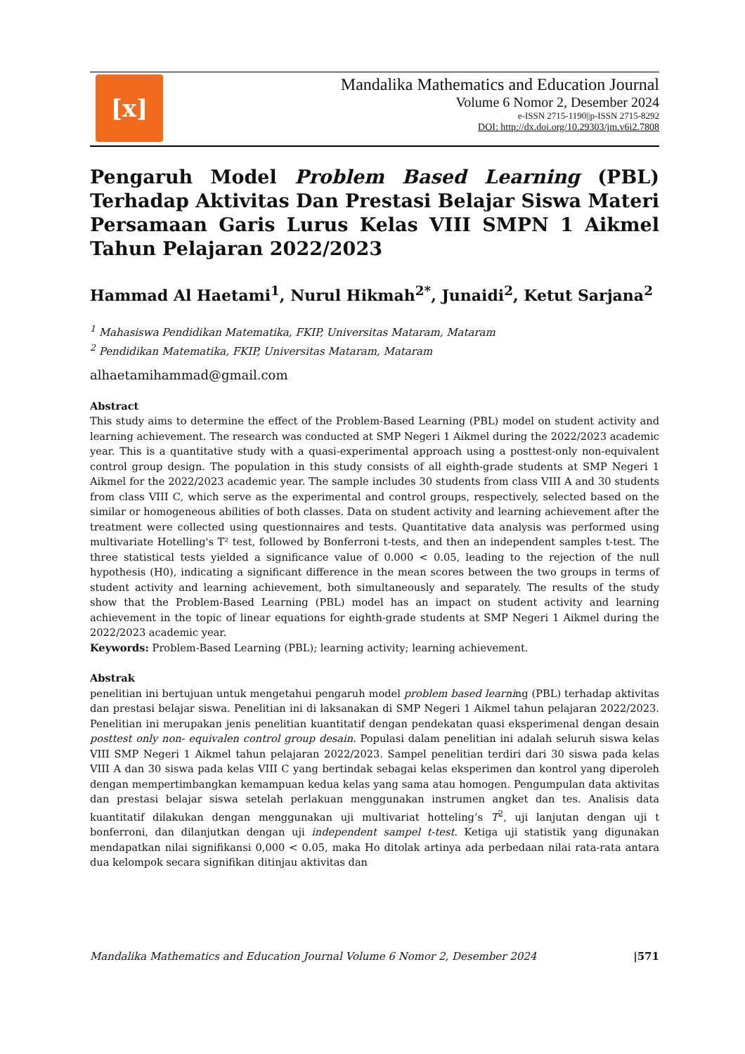[x]
Mandalika Mathematics and Education Journal
Volume 6 Nomor 2, Desember 2024
e-ISSN 2715-1190||p-ISSN 2715-8292
DOI: http://dx.doi.org/10.29303/jm.v6i2.7808
Pengaruh Model Problem Based Learning (PBL) Terhadap Aktivitas Dan Prestasi Belajar Siswa Materi Persamaan Garis Lurus Kelas VIII SMPN 1 Aikmel Tahun Pelajaran 2022/2023
Hammad Al Haetami<sup>1</sup>, Nurul Hikmah<sup>2*</sup>, Junaidi<sup>2</sup>, Ketut Sarjana<sup>2</sup>
<sup>1</sup> Mahasiswa Pendidikan Matematika, FKIP, Universitas Mataram, Mataram
<sup>2</sup> Pendidikan Matematika, FKIP, Universitas Mataram, Mataram
alhaetamihammad@gmail.com
Abstract
This study aims to determine the effect of the Problem-Based Learning (PBL) model on student activity and learning achievement. The research was conducted at SMP Negeri 1 Aikmel during the 2022/2023 academic year. This is a quantitative study with a quasi-experimental approach using a posttest-only non-equivalent control group design. The population in this study consists of all eighth-grade students at SMP Negeri 1 Aikmel for the 2022/2023 academic year. The sample includes 30 students from class VIII A and 30 students from class VIII C, which serve as the experimental and control groups, respectively, selected based on the similar or homogeneous abilities of both classes. Data on student activity and learning achievement after the treatment were collected using questionnaires and tests. Quantitative data analysis was performed using multivariate Hotelling's T² test, followed by Bonferroni t-tests, and then an independent samples t-test. The three statistical tests yielded a significance value of 0.000 < 0.05, leading to the rejection of the null hypothesis (H0), indicating a significant difference in the mean scores between the two groups in terms of student activity and learning achievement, both simultaneously and separately. The results of the study show that the Problem-Based Learning (PBL) model has an impact on student activity and learning achievement in the topic of linear equations for eighth-grade students at SMP Negeri 1 Aikmel during the 2022/2023 academic year.
Keywords: Problem-Based Learning (PBL); learning activity; learning achievement.
Abstrak
penelitian ini bertujuan untuk mengetahui pengaruh model problem based learning (PBL) terhadap aktivitas dan prestasi belajar siswa. Penelitian ini di laksanakan di SMP Negeri 1 Aikmel tahun pelajaran 2022/2023. Penelitian ini merupakan jenis penelitian kuantitatif dengan pendekatan quasi eksperimenal dengan desain posttest only non- equivalen control group desain. Populasi dalam penelitian ini adalah seluruh siswa kelas VIII SMP Negeri 1 Aikmel tahun pelajaran 2022/2023. Sampel penelitian terdiri dari 30 siswa pada kelas VIII A dan 30 siswa pada kelas VIII C yang bertindak sebagai kelas eksperimen dan kontrol yang diperoleh dengan mempertimbangkan kemampuan kedua kelas yang sama atau homogen. Pengumpulan data aktivitas dan prestasi belajar siswa setelah perlakuan menggunakan instrumen angket dan tes. Analisis data kuantitatif dilakukan dengan menggunakan uji multivariat hotteling’s T<sup>2</sup>, uji lanjutan dengan uji t bonferroni, dan dilanjutkan dengan uji independent sampel t-test. Ketiga uji statistik yang digunakan mendapatkan nilai signifikansi 0,000 < 0.05, maka Ho ditolak artinya ada perbedaan nilai rata-rata antara dua kelompok secara signifikan ditinjau aktivitas dan
Mandalika Mathematics and Education Journal Volume 6 Nomor 2, Desember 2024 |571